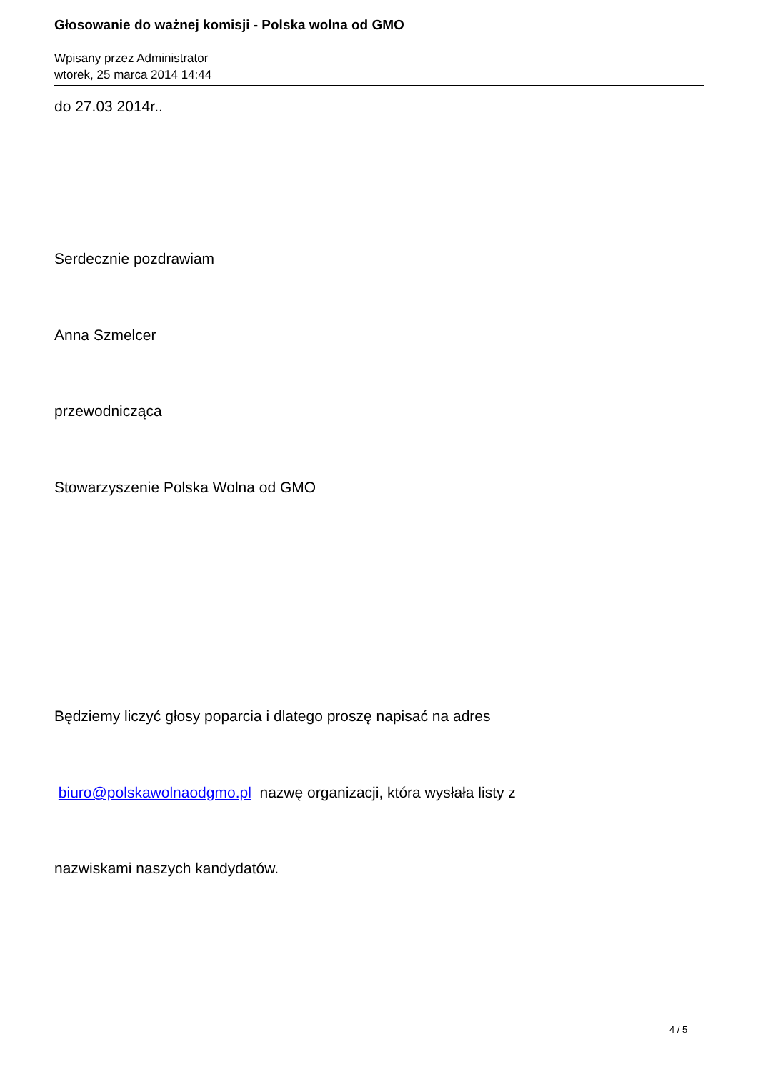Głosowanie do ważnej komisji - Polska wolna od GMO
Wpisany przez Administrator
wtorek, 25 marca 2014 14:44
do 27.03 2014r..
Serdecznie pozdrawiam
Anna Szmelcer
przewodnicząca
Stowarzyszenie Polska Wolna od GMO
Będziemy liczyć głosy poparcia i dlatego proszę napisać na adres
biuro@polskawolnaodgmo.pl nazwę organizacji, która wysłała listy z
nazwiskami naszych kandydatów.
4 / 5